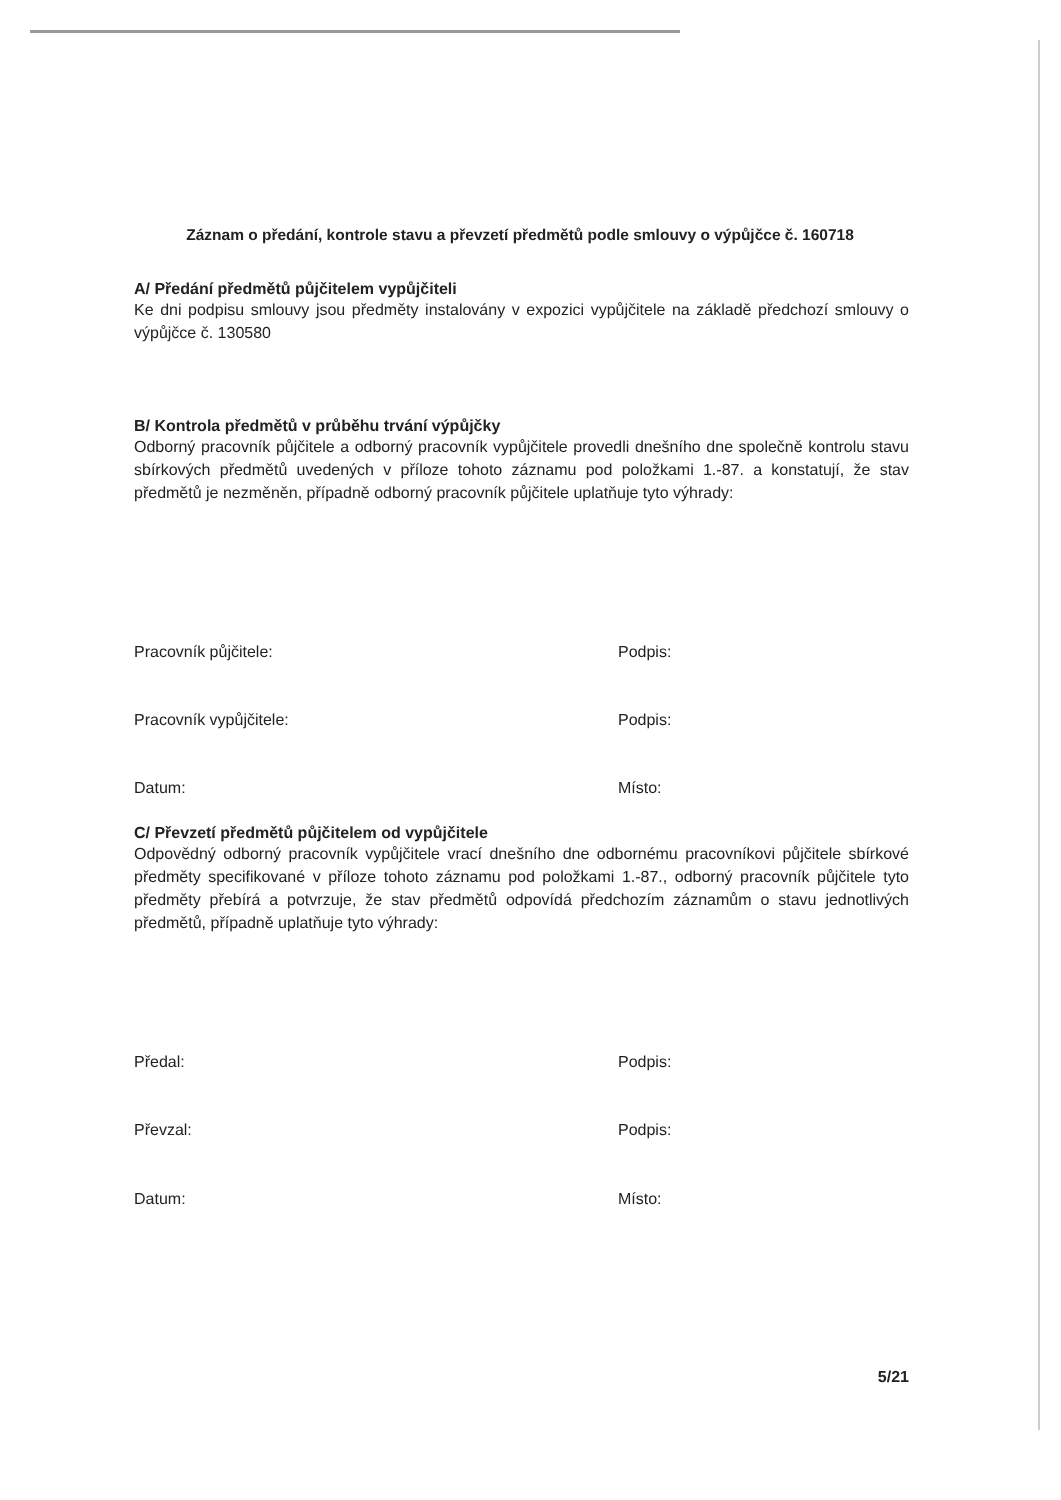Záznam o předání, kontrole stavu a převzetí předmětů podle smlouvy o výpůjčce č. 160718
A/ Předání předmětů půjčitelem vypůjčiteli
Ke dni podpisu smlouvy jsou předměty instalovány v expozici vypůjčitele na základě předchozí smlouvy o výpůjčce č. 130580
B/ Kontrola předmětů v průběhu trvání výpůjčky
Odborný pracovník půjčitele a odborný pracovník vypůjčitele provedli dnešního dne společně kontrolu stavu sbírkových předmětů uvedených v příloze tohoto záznamu pod položkami 1.-87. a konstatují, že stav předmětů je nezměněn, případně odborný pracovník půjčitele uplatňuje tyto výhrady:
Pracovník půjčitele: Podpis:
Pracovník vypůjčitele: Podpis:
Datum: Místo:
C/ Převzetí předmětů půjčitelem od vypůjčitele
Odpovědný odborný pracovník vypůjčitele vrací dnešního dne odbornému pracovníkovi půjčitele sbírkové předměty specifikované v příloze tohoto záznamu pod položkami 1.-87., odborný pracovník půjčitele tyto předměty přebírá a potvrzuje, že stav předmětů odpovídá předchozím záznamům o stavu jednotlivých předmětů, případně uplatňuje tyto výhrady:
Předal: Podpis:
Převzal: Podpis:
Datum: Místo:
5/21